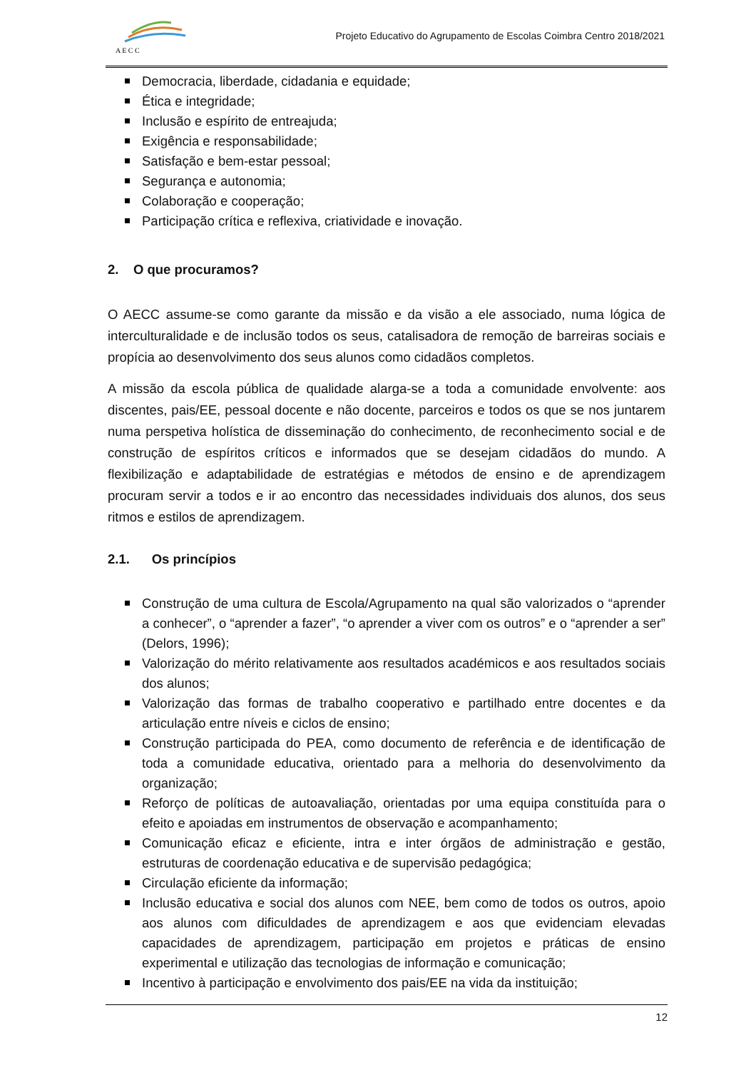A E C C
Projeto Educativo do Agrupamento de Escolas Coimbra Centro 2018/2021
Democracia, liberdade, cidadania e equidade;
Ética e integridade;
Inclusão e espírito de entreajuda;
Exigência e responsabilidade;
Satisfação e bem-estar pessoal;
Segurança e autonomia;
Colaboração e cooperação;
Participação crítica e reflexiva, criatividade e inovação.
2. O que procuramos?
O AECC assume-se como garante da missão e da visão a ele associado, numa lógica de interculturalidade e de inclusão todos os seus, catalisadora de remoção de barreiras sociais e propícia ao desenvolvimento dos seus alunos como cidadãos completos.
A missão da escola pública de qualidade alarga-se a toda a comunidade envolvente: aos discentes, pais/EE, pessoal docente e não docente, parceiros e todos os que se nos juntarem numa perspetiva holística de disseminação do conhecimento, de reconhecimento social e de construção de espíritos críticos e informados que se desejam cidadãos do mundo. A flexibilização e adaptabilidade de estratégias e métodos de ensino e de aprendizagem procuram servir a todos e ir ao encontro das necessidades individuais dos alunos, dos seus ritmos e estilos de aprendizagem.
2.1. Os princípios
Construção de uma cultura de Escola/Agrupamento na qual são valorizados o “aprender a conhecer”, o “aprender a fazer”, “o aprender a viver com os outros” e o “aprender a ser” (Delors, 1996);
Valorização do mérito relativamente aos resultados académicos e aos resultados sociais dos alunos;
Valorização das formas de trabalho cooperativo e partilhado entre docentes e da articulação entre níveis e ciclos de ensino;
Construção participada do PEA, como documento de referência e de identificação de toda a comunidade educativa, orientado para a melhoria do desenvolvimento da organização;
Reforço de políticas de autoavaliação, orientadas por uma equipa constituída para o efeito e apoiadas em instrumentos de observação e acompanhamento;
Comunicação eficaz e eficiente, intra e inter órgãos de administração e gestão, estruturas de coordenação educativa e de supervisão pedagógica;
Circulação eficiente da informação;
Inclusão educativa e social dos alunos com NEE, bem como de todos os outros, apoio aos alunos com dificuldades de aprendizagem e aos que evidenciam elevadas capacidades de aprendizagem, participação em projetos e práticas de ensino experimental e utilização das tecnologias de informação e comunicação;
Incentivo à participação e envolvimento dos pais/EE na vida da instituição;
12